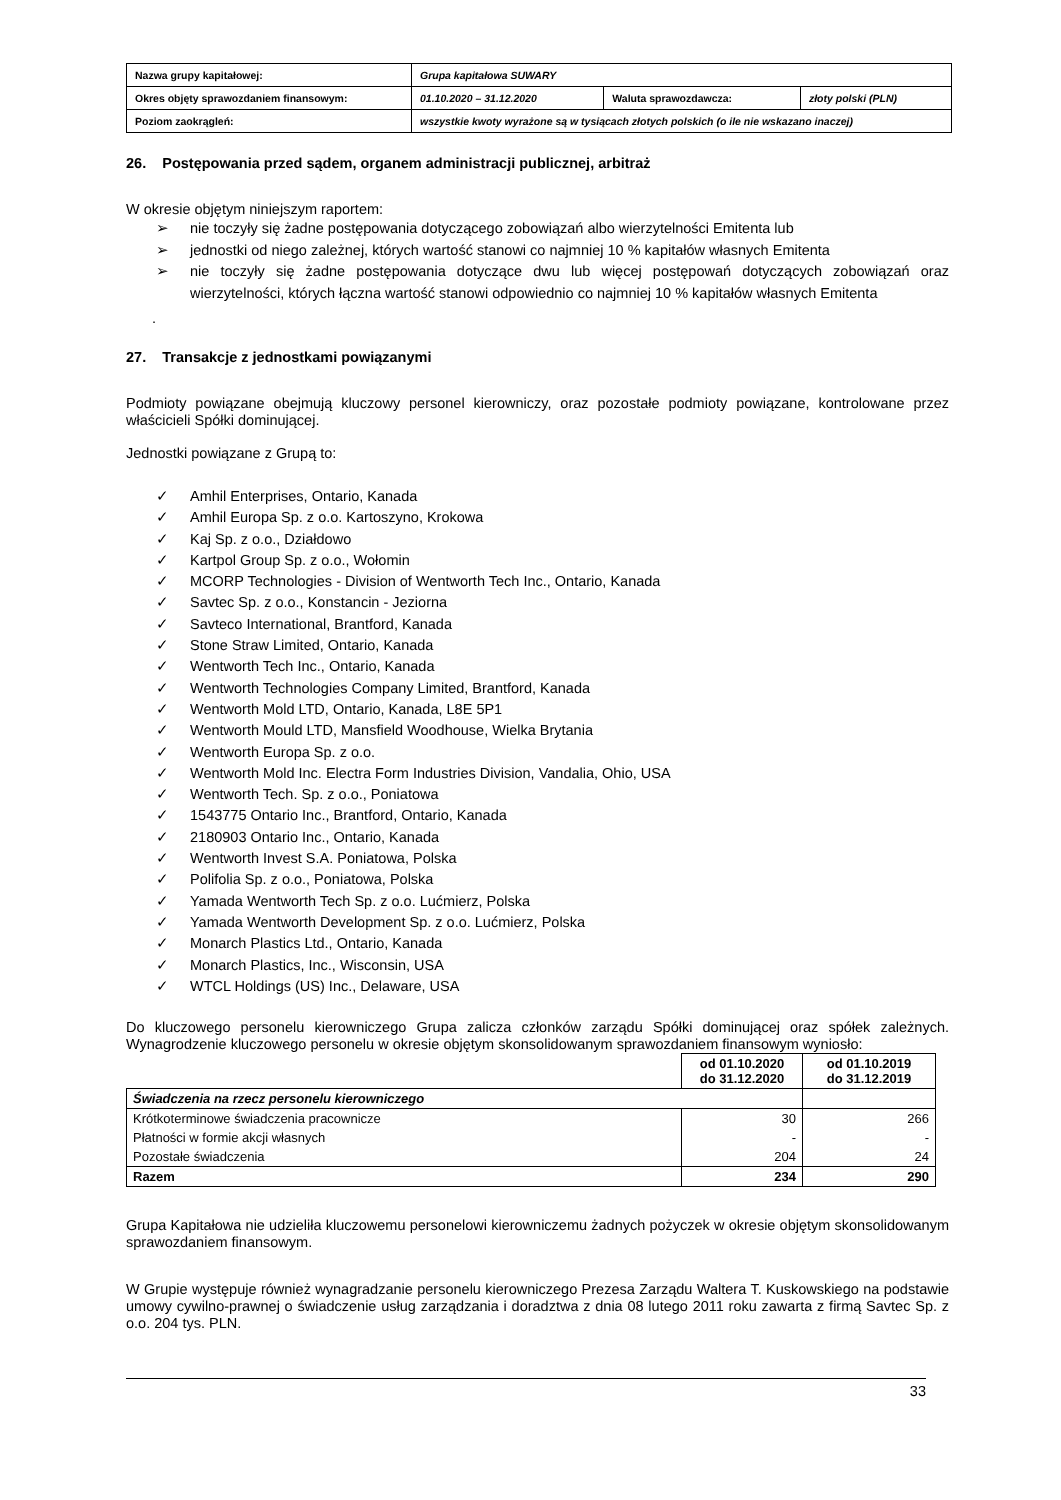| Nazwa grupy kapitałowej: | Grupa kapitałowa SUWARY | | |
| Okres objęty sprawozdaniem finansowym: | 01.10.2020 – 31.12.2020 | Waluta sprawozdawcza: | złoty polski (PLN) |
| Poziom zaokrągleń: | wszystkie kwoty wyrażone są w tysiącach złotych polskich (o ile nie wskazano inaczej) | | |
26. Postępowania przed sądem, organem administracji publicznej, arbitraż
W okresie objętym niniejszym raportem:
➢ nie toczyły się żadne postępowania dotyczącego zobowiązań albo wierzytelności Emitenta lub
➢ jednostki od niego zależnej, których wartość stanowi co najmniej 10 % kapitałów własnych Emitenta
➢ nie toczyły się żadne postępowania dotyczące dwu lub więcej postępowań dotyczących zobowiązań oraz wierzytelności, których łączna wartość stanowi odpowiednio co najmniej 10 % kapitałów własnych Emitenta
.
27. Transakcje z jednostkami powiązanymi
Podmioty powiązane obejmują kluczowy personel kierowniczy, oraz pozostałe podmioty powiązane, kontrolowane przez właścicieli Spółki dominującej.
Jednostki powiązane z Grupą to:
✓ Amhil Enterprises, Ontario, Kanada
✓ Amhil Europa Sp. z o.o. Kartoszyno, Krokowa
✓ Kaj Sp. z o.o., Działdowo
✓ Kartpol Group Sp. z o.o., Wołomin
✓ MCORP Technologies - Division of Wentworth Tech Inc., Ontario, Kanada
✓ Savtec Sp. z o.o., Konstancin - Jeziorna
✓ Savteco International, Brantford, Kanada
✓ Stone Straw Limited, Ontario, Kanada
✓ Wentworth Tech Inc., Ontario, Kanada
✓ Wentworth Technologies Company Limited, Brantford, Kanada
✓ Wentworth Mold LTD, Ontario, Kanada, L8E 5P1
✓ Wentworth Mould LTD, Mansfield Woodhouse, Wielka Brytania
✓ Wentworth Europa Sp. z o.o.
✓ Wentworth Mold Inc. Electra Form Industries Division, Vandalia, Ohio, USA
✓ Wentworth Tech. Sp. z o.o., Poniatowa
✓ 1543775 Ontario Inc., Brantford, Ontario, Kanada
✓ 2180903 Ontario Inc., Ontario, Kanada
✓ Wentworth Invest S.A. Poniatowa, Polska
✓ Polifolia Sp. z o.o., Poniatowa, Polska
✓ Yamada Wentworth Tech Sp. z o.o. Lućmierz, Polska
✓ Yamada Wentworth Development Sp. z o.o. Lućmierz, Polska
✓ Monarch Plastics Ltd., Ontario, Kanada
✓ Monarch Plastics, Inc., Wisconsin, USA
✓ WTCL Holdings (US) Inc., Delaware, USA
Do kluczowego personelu kierowniczego Grupa zalicza członków zarządu Spółki dominującej oraz spółek zależnych. Wynagrodzenie kluczowego personelu w okresie objętym skonsolidowanym sprawozdaniem finansowym wyniosło:
| | od 01.10.2020 do 31.12.2020 | od 01.10.2019 do 31.12.2019 |
| --- | --- | --- |
| Świadczenia na rzecz personelu kierowniczego | | |
| Krótkoterminowe świadczenia pracownicze | 30 | 266 |
| Płatności w formie akcji własnych | - | - |
| Pozostałe świadczenia | 204 | 24 |
| Razem | 234 | 290 |
Grupa Kapitałowa nie udzieliła kluczowemu personelowi kierowniczemu żadnych pożyczek w okresie objętym skonsolidowanym sprawozdaniem finansowym.
W Grupie występuje również wynagradzanie personelu kierowniczego Prezesa Zarządu Waltera T. Kuskowskiego na podstawie umowy cywilno-prawnej o świadczenie usług zarządzania i doradztwa z dnia 08 lutego 2011 roku zawarta z firmą Savtec Sp. z o.o. 204 tys. PLN.
33